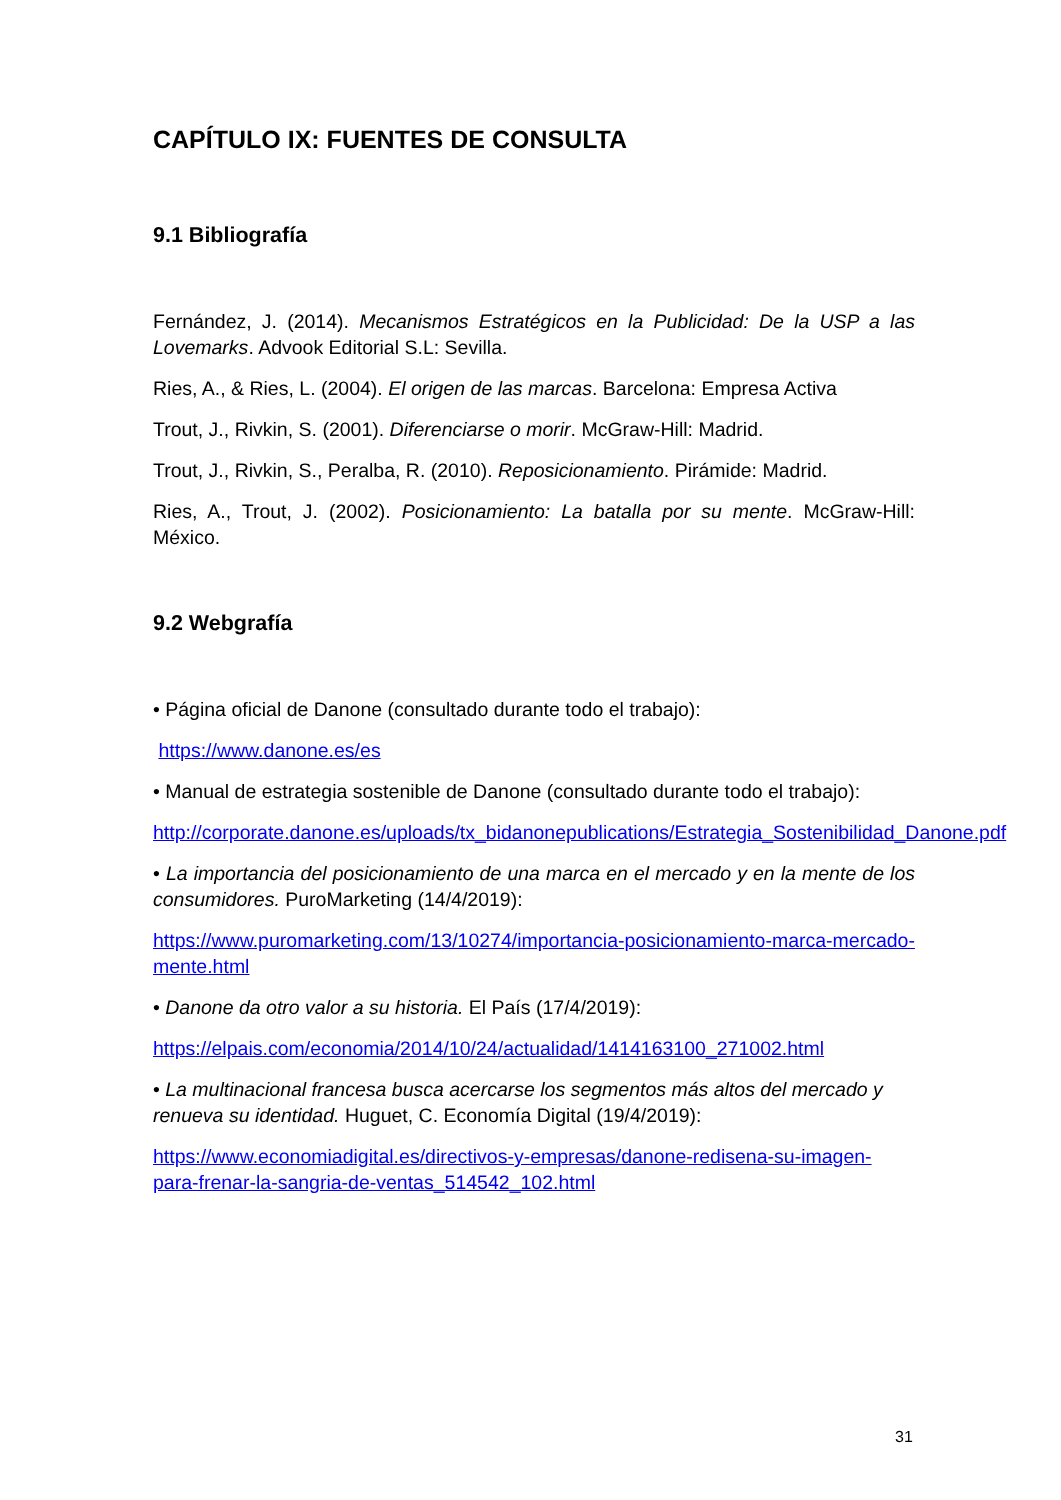CAPÍTULO IX: FUENTES DE CONSULTA
9.1 Bibliografía
Fernández, J. (2014). Mecanismos Estratégicos en la Publicidad: De la USP a las Lovemarks. Advook Editorial S.L: Sevilla.
Ries, A., & Ries, L. (2004). El origen de las marcas. Barcelona: Empresa Activa
Trout, J., Rivkin, S. (2001). Diferenciarse o morir. McGraw-Hill: Madrid.
Trout, J., Rivkin, S., Peralba, R. (2010). Reposicionamiento. Pirámide: Madrid.
Ries, A., Trout, J. (2002). Posicionamiento: La batalla por su mente. McGraw-Hill: México.
9.2 Webgrafía
• Página oficial de Danone (consultado durante todo el trabajo):
https://www.danone.es/es
• Manual de estrategia sostenible de Danone (consultado durante todo el trabajo):
http://corporate.danone.es/uploads/tx_bidanonepublications/Estrategia_Sostenibilidad_Danone.pdf
• La importancia del posicionamiento de una marca en el mercado y en la mente de los consumidores. PuroMarketing (14/4/2019):
https://www.puromarketing.com/13/10274/importancia-posicionamiento-marca-mercado-mente.html
• Danone da otro valor a su historia. El País (17/4/2019):
https://elpais.com/economia/2014/10/24/actualidad/1414163100_271002.html
• La multinacional francesa busca acercarse los segmentos más altos del mercado y renueva su identidad. Huguet, C. Economía Digital (19/4/2019):
https://www.economiadigital.es/directivos-y-empresas/danone-redisena-su-imagen-para-frenar-la-sangria-de-ventas_514542_102.html
31